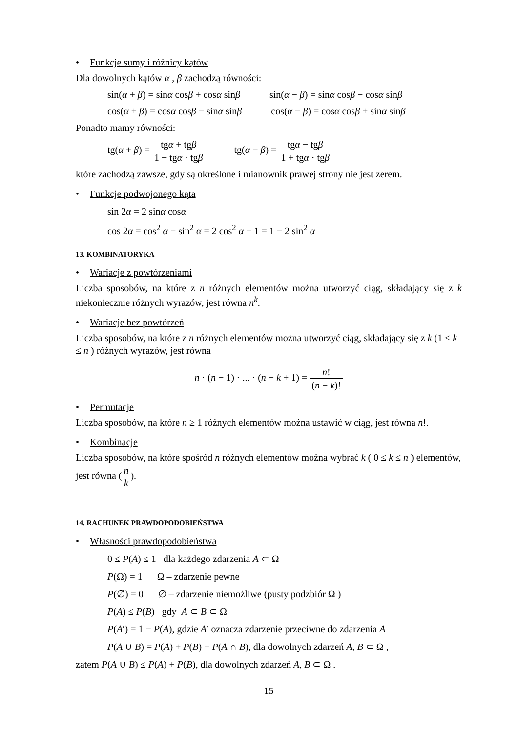• Funkcje sumy i różnicy kątów
Dla dowolnych kątów α , β zachodzą równości:
sin(α + β) = sinα cosβ + cosα sinβ
sin(α − β) = sinα cosβ − cosα sinβ
cos(α + β) = cosα cosβ − sinα sinβ
cos(α − β) = cosα cosβ + sinα sinβ
Ponadto mamy równości:
tg(α + β) = tgα + tgβ 1 − tgα · tgβ
tg(α − β) = tgα − tgβ 1 + tgα · tgβ
które zachodzą zawsze, gdy są określone i mianownik prawej strony nie jest zerem.
• Funkcje podwojonego kąta
sin 2α = 2 sinα cosα
cos 2α = cos<sup>2</sup> α − sin<sup>2</sup> α = 2 cos<sup>2</sup> α − 1 = 1 − 2 sin<sup>2</sup> α
13. KOMBINATORYKA
• Wariacje z powtórzeniami
Liczba sposobów, na które z n różnych elementów można utworzyć ciąg, składający się z k niekoniecznie różnych wyrazów, jest równa n<sup>k</sup>.
• Wariacje bez powtórzeń
Liczba sposobów, na które z n różnych elementów można utworzyć ciąg, składający się z k (1 ≤ k ≤ n ) różnych wyrazów, jest równa
n · (n − 1) · ... · (n − k + 1) = n! (n − k)!
• Permutacje
Liczba sposobów, na które n ≥ 1 różnych elementów można ustawić w ciąg, jest równa n!.
• Kombinacje
Liczba sposobów, na które spośród n różnych elementów można wybrać k ( 0 ≤ k ≤ n ) elementów, jest równa (n k).
14. RACHUNEK PRAWDOPODOBIEŃSTWA
• Własności prawdopodobieństwa
0 ≤ P(A) ≤ 1 dla każdego zdarzenia A ⊂ Ω
P(Ω) = 1 Ω – zdarzenie pewne
P(∅) = 0 ∅ – zdarzenie niemożliwe (pusty podzbiór Ω )
P(A) ≤ P(B) gdy A ⊂ B ⊂ Ω
P(A′) = 1 − P(A), gdzie A′ oznacza zdarzenie przeciwne do zdarzenia A
P(A ∪ B) = P(A) + P(B) − P(A ∩ B), dla dowolnych zdarzeń A, B ⊂ Ω ,
zatem P(A ∪ B) ≤ P(A) + P(B), dla dowolnych zdarzeń A, B ⊂ Ω .
15